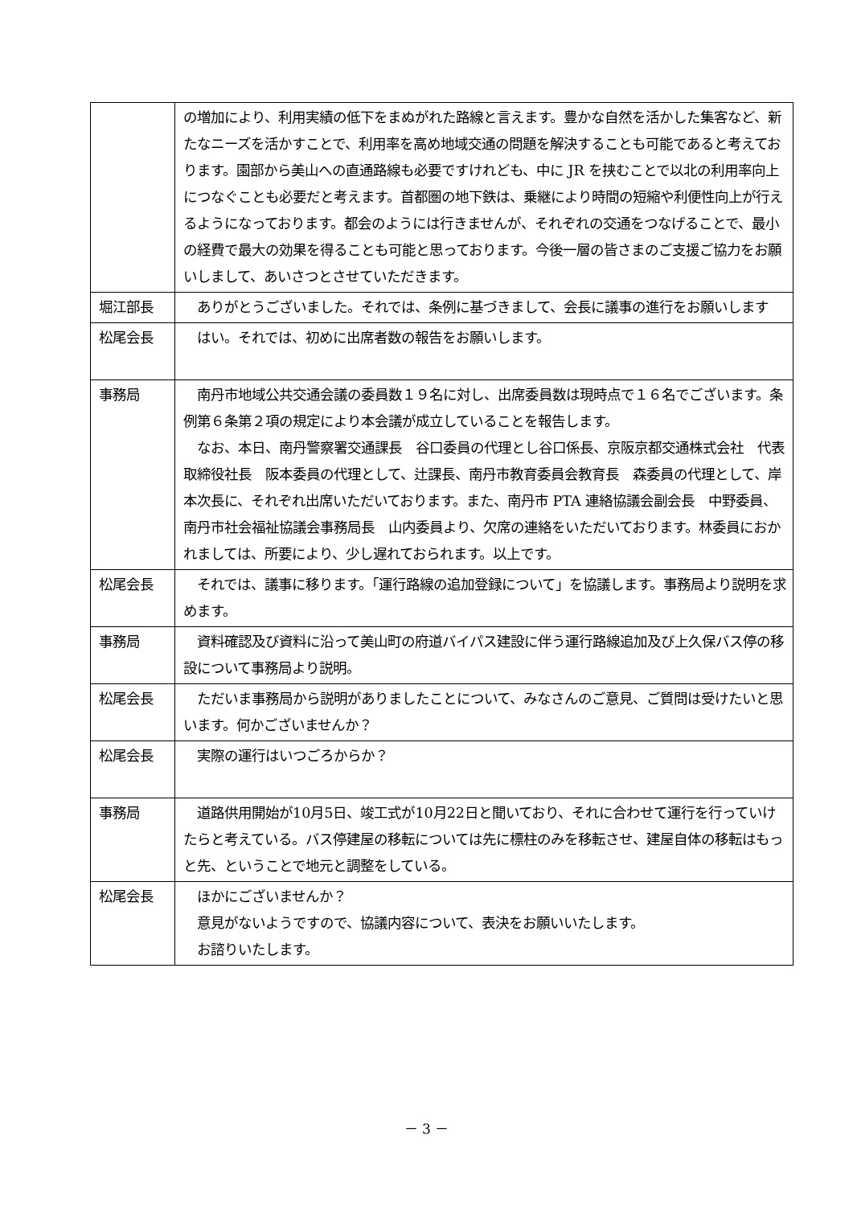| | の増加により、利用実績の低下をまぬがれた路線と言えます。豊かな自然を活かした集客など、新たなニーズを活かすことで、利用率を高め地域交通の問題を解決することも可能であると考えております。園部から美山への直通路線も必要ですけれども、中に JR を挟むことで以北の利用率向上につなぐことも必要だと考えます。首都圏の地下鉄は、乗継により時間の短縮や利便性向上が行えるようになっております。都会のようには行きませんが、それぞれの交通をつなげることで、最小の経費で最大の効果を得ることも可能と思っております。今後一層の皆さまのご支援ご協力をお願いしまして、あいさつとさせていただきます。 |
| 堀江部長 | ありがとうございました。それでは、条例に基づきまして、会長に議事の進行をお願いします |
| 松尾会長 | はい。それでは、初めに出席者数の報告をお願いします。 |
| 事務局 | 南丹市地域公共交通会議の委員数１９名に対し、出席委員数は現時点で１６名でございます。条例第６条第２項の規定により本会議が成立していることを報告します。 なお、本日、南丹警察署交通課長 谷口委員の代理とし谷口係長、京阪京都交通株式会社 代表取締役社長 阪本委員の代理として、辻課長、南丹市教育委員会教育長 森委員の代理として、岸本次長に、それぞれ出席いただいております。また、南丹市 PTA 連絡協議会副会長 中野委員、南丹市社会福祉協議会事務局長 山内委員より、欠席の連絡をいただいております。林委員におかれましては、所要により、少し遅れておられます。以上です。 |
| 松尾会長 | それでは、議事に移ります。「運行路線の追加登録について」を協議します。事務局より説明を求めます。 |
| 事務局 | 資料確認及び資料に沿って美山町の府道バイパス建設に伴う運行路線追加及び上久保バス停の移設について事務局より説明。 |
| 松尾会長 | ただいま事務局から説明がありましたことについて、みなさんのご意見、ご質問は受けたいと思います。何かございませんか？ |
| 松尾会長 | 実際の運行はいつごろからか？ |
| 事務局 | 道路供用開始が10月5日、竣工式が10月22日と聞いており、それに合わせて運行を行っていけたらと考えている。バス停建屋の移転については先に標柱のみを移転させ、建屋自体の移転はもっと先、ということで地元と調整をしている。 |
| 松尾会長 | ほかにございませんか？ 意見がないようですので、協議内容について、表決をお願いいたします。 お諮りいたします。 |
－ 3 －